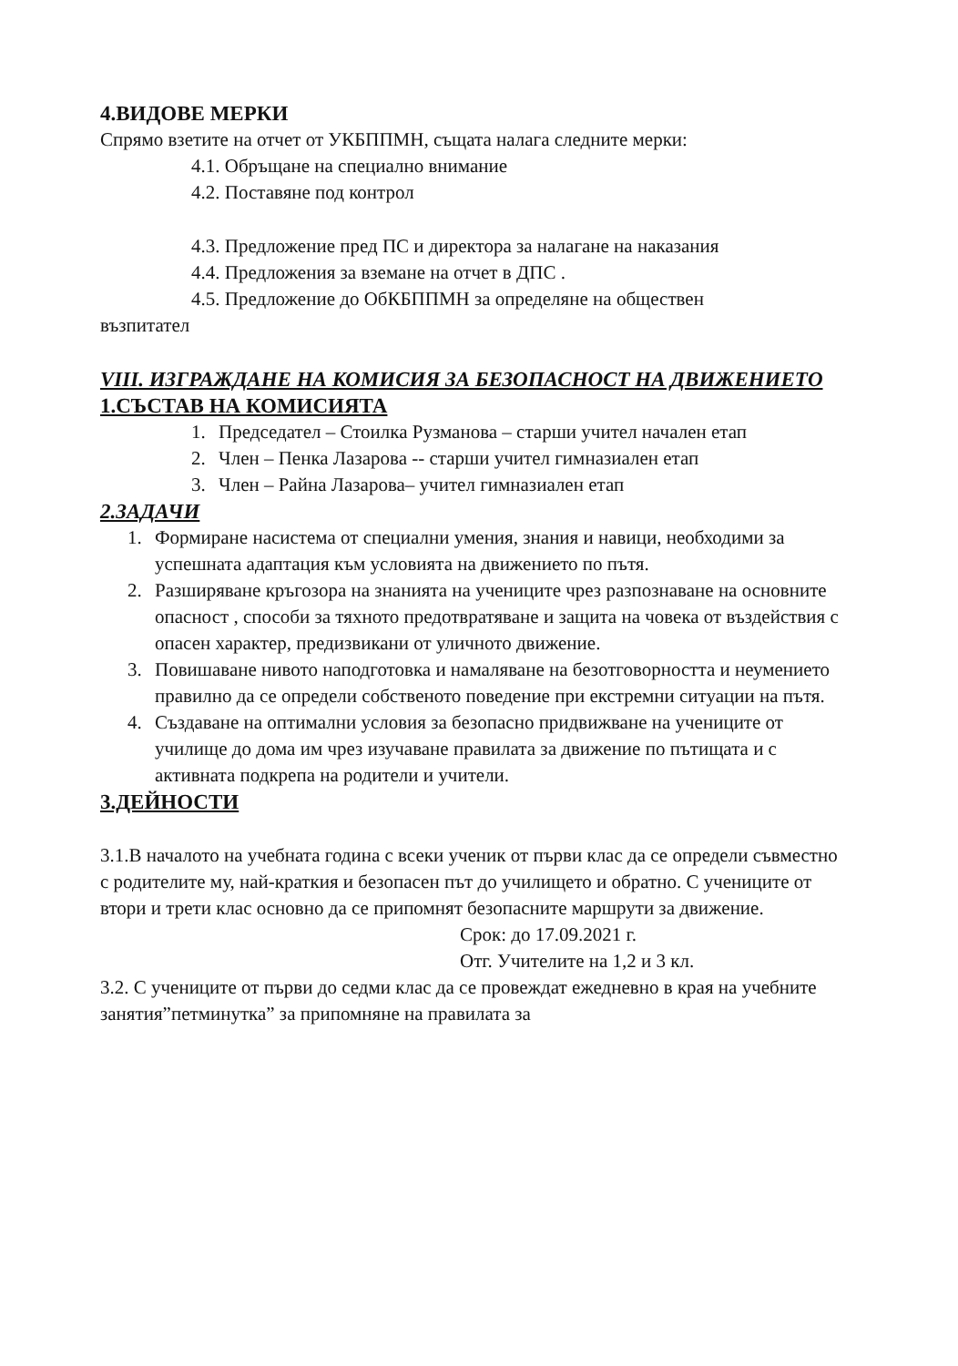4.ВИДОВЕ МЕРКИ
Спрямо взетите на отчет от УКБППМН, същата налага следните мерки:
4.1. Обръщане на специално внимание
4.2. Поставяне под контрол
4.3. Предложение пред ПС и директора за налагане на наказания
4.4. Предложения за вземане на отчет в ДПС .
4.5. Предложение до ОбКБППМН за определяне на обществен
възпитател
VIII. ИЗГРАЖДАНЕ НА КОМИСИЯ ЗА БЕЗОПАСНОСТ НА ДВИЖЕНИЕТО
1.СЪСТАВ НА КОМИСИЯТА
1. Председател – Стоилка Рузманова – старши учител начален етап
2. Член – Пенка Лазарова -- старши учител гимназиален етап
3. Член – Райна Лазарова– учител гимназиален етап
2.ЗАДАЧИ
1. Формиране насистема от специални умения, знания и навици, необходими за успешната адаптация към условията на движението по пътя.
2. Разширяване кръгозора на знанията на учениците чрез разпознаване на основните опасност , способи за тяхното предотвратяване и защита на човека от въздействия с опасен характер, предизвикани от уличното движение.
3. Повишаване нивото наподготовка и намаляване на безотговорността и неумението правилно да се определи собственото поведение при екстремни ситуации на пътя.
4. Създаване на оптимални условия за безопасно придвижване на учениците от училище до дома им чрез изучаване правилата за движение по пътищата и с активната подкрепа на родители и учители.
3.ДЕЙНОСТИ
3.1.В началото на учебната година с всеки ученик от първи клас да се определи съвместно с родителите му, най-краткия и безопасен път до училището и обратно. С учениците от втори и трети клас основно да се припомнят безопасните маршрути за движение.
Срок: до 17.09.2021 г.
Отг. Учителите на 1,2 и 3 кл.
3.2. С учениците от първи до седми клас да се провеждат ежедневно в края на учебните занятия”петминутка” за припомняне на правилата за